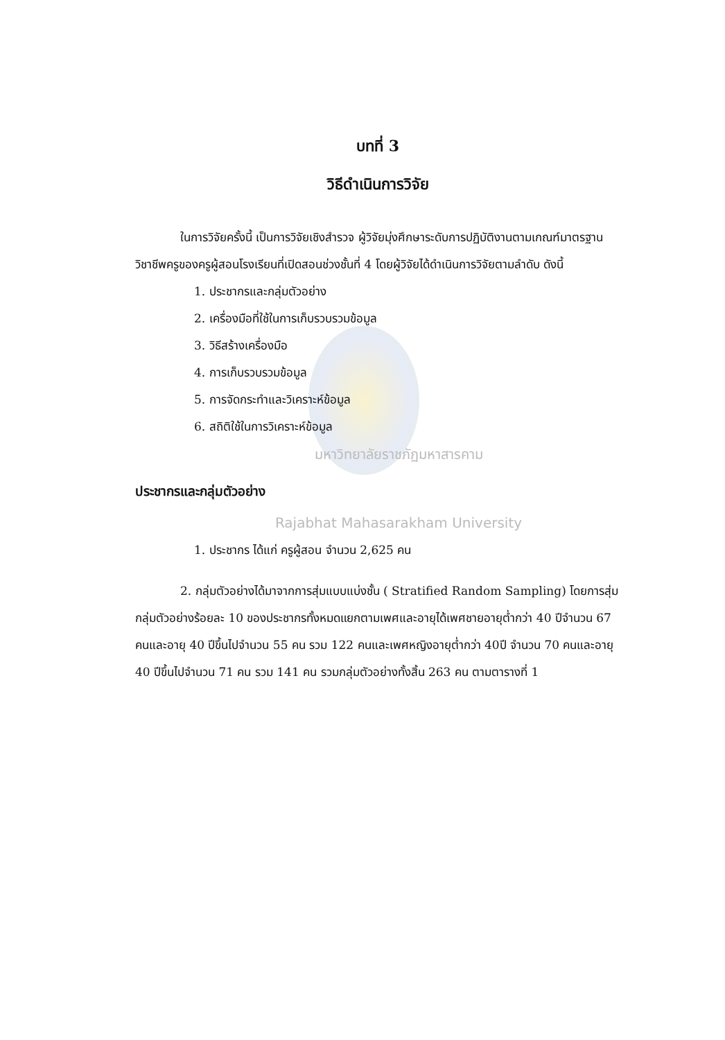บทที่ 3
วิธีดำเนินการวิจัย
ในการวิจัยครั้งนี้ เป็นการวิจัยเชิงสำรวจ ผู้วิจัยมุ่งศึกษาระดับการปฏิบัติงานตามเกณฑ์มาตรฐานวิชาชีพครูของครูผู้สอนโรงเรียนที่เปิดสอนช่วงชั้นที่ 4 โดยผู้วิจัยได้ดำเนินการวิจัยตามลำดับ ดังนี้
1. ประชากรและกลุ่มตัวอย่าง
2. เครื่องมือที่ใช้ในการเก็บรวบรวมข้อมูล
3. วิธีสร้างเครื่องมือ
4. การเก็บรวบรวมข้อมูล
5. การจัดกระทำและวิเคราะห์ข้อมูล
6. สถิติใช้ในการวิเคราะห์ข้อมูล
มหาวิทยาลัยราชภัฏมหาสารคาม
ประชากรและกลุ่มตัวอย่าง
Rajabhat Mahasarakham University
1. ประชากร ได้แก่ ครูผู้สอน จำนวน 2,625 คน
2. กลุ่มตัวอย่างได้มาจากการสุ่มแบบแบ่งชั้น ( Stratified Random Sampling) โดยการสุ่มกลุ่มตัวอย่างร้อยละ 10 ของประชากรทั้งหมดแยกตามเพศและอายุได้เพศชายอายุต่ำกว่า 40 ปีจำนวน 67 คนและอายุ 40 ปีขึ้นไปจำนวน 55 คน รวม 122 คนและเพศหญิงอายุต่ำกว่า 40ปี จำนวน 70 คนและอายุ 40 ปีขึ้นไปจำนวน 71 คน รวม 141 คน รวมกลุ่มตัวอย่างทั้งสิ้น 263 คน ตามตารางที่ 1